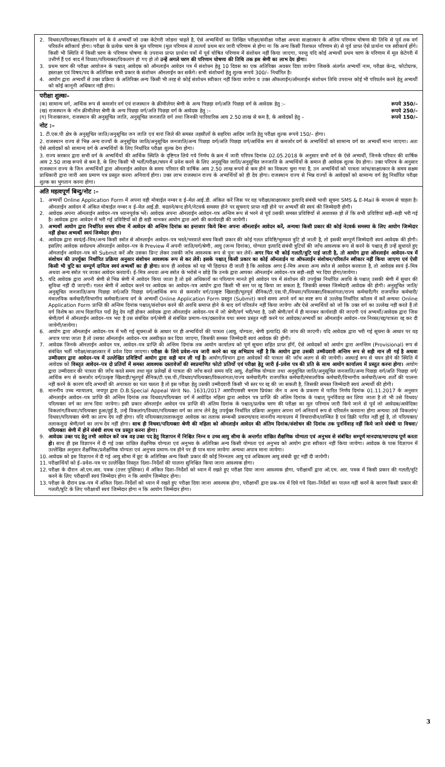2. विधवा/परित्यक्ता/विकलांग वर्ग के वे अभ्यर्थी जो उक्त केटेगरी जोडना चाहते है, ऐसे अभ्यर्थियों का लिखित परीक्षा/संवीक्षा परीक्षा अथवा साक्षात्कार के अंतिम परिणाम घोषणा की तिथि से पूर्व तक वर्ग परिवर्तन स्वीकार्य होगा। परीक्षा के प्रत्येक चरण के मूल परिणाम (मूल परिणाम से तात्पर्य प्रथम बार जारी परिणाम से होगा ना कि अन्य किसी रिशफल परिणाम से) से पूर्व प्राप्त ऐसे प्रार्थना पत्र स्वीकार्य होंगे। किसी भी स्थिति में किसी चरण के परिणाम घोषणा के उपरान्त प्राप्त प्रार्थना पत्रों में पूर्व घोषित परिणाम में संशोधन नहीं किया जाएगा, परन्तु यदि कोई अभ्यर्थी प्रथम चरण के परिणाम में मूल केटेगरी में उत्तीर्ण हैं एवं बाद में विधवा/परित्यक्ता/विकलांग हो गए हो तो उन्हें अगले चरण की परिणाम घोषणा की तिथि तक इस श्रेणी का लाभ देय होगा।
3. प्रथम चरण की परीक्षा आयोजन के पश्चात् आवेदक को ऑनलाईन आवेदन पत्र में संशोधन हेतु 10 दिवस का एक अतिरिक्त अवसर दिया जायेगा जिसके अंतर्गत अभ्यर्थी नाम, परीक्षा केन्द्र, फोटोग्राफ, हस्ताक्षर एवं विषय/पद के अतिरिक्त सभी प्रकार के संशोधन ऑनलाईन कर सकेंगे। सभी संशोधनों हेतु शुल्क रूपये 300/– निर्धारित है।
4. आयोग द्वारा अभ्यर्थी से उक्त प्रक्रिया के अतिरिक्त अन्य किसी भी तरह से कोई संशोधन स्वीकार नहीं किया जायेगा व उक्त ऑफलाईन/ऑनलाईन संशोधन तिथि उपरान्त कोई भी परिवर्तन करने हेतु अभ्यर्थी को कोई कानूनी अधिकार नहीं होगा।
परीक्षा शुल्कः–
(क) सामान्य वर्ग, आर्थिक रूप से कमजोर वर्ग एवं राजस्थान के क्रीमीलेयर श्रेणी के अन्य पिछड़ा वर्ग/अति पिछड़ा वर्ग के आवेदक हेतु :– रूपये 350/–
(ख) राजस्थान के नॉन क्रीमीलेयर श्रेणी के अन्य पिछड़ा वर्ग/अति पिछड़ा वर्ग के आवेदक हेतु :– रूपये 250/–
(ग) निःशक्तजन, राजस्थान की अनुसूचित जाति, अनुसूचित जनजाति वर्ग तथा जिनकी पारिवारिक आय 2.50 लाख से कम है, के आवेदकों हेतु – रूपये 150/–
नोट :–
1. टी.एस.पी क्षेत्र के अनुसूचित जाति/अनुसूचित जन जाति एवं बारां जिले की समस्त तहसीलों के सहरिया आदिम जाति हेतु परीक्षा शुल्क रूपये 150/– होगा।
2. राजस्थान राज्य से भिन्न अन्य राज्यों के अनुसूचित जाति/अनुसूचित जनजाति/अन्य पिछड़ा वर्ग/अति पिछड़ा वर्ग/आर्थिक रूप से कमजोर वर्ग के अभ्यर्थियों को सामान्य वर्ग का अभ्यर्थी माना जाएगा। अतः ऐसे आवेदकों को सामान्य वर्ग के अभ्यर्थियों के लिए निर्धारित परीक्षा शुल्क देना होगा।
3. राज्य सरकार द्वारा सभी वर्ग के अभ्यर्थियों की आर्थिक स्थिति के दृष्टिगत लिये गये निर्णय के क्रम में जारी परिपत्र दिनांक 02.05.2018 के अनुसार सभी वर्ग के ऐसे अभ्यर्थी, जिनके परिवार की वार्षिक आय 2.50 लाख रूपये से कम है, के लिए किसी भी भर्ती/परीक्षा/चयन में प्रवेश करने के लिए अनुसूचित जाति/अनुसूचित जनजाति के अभ्यर्थियों के समान ही आवेदक शुल्क देय होगा। उक्त परिपत्र के अनुसार राजस्थान राज्य के जिन अभ्यर्थियों द्वारा ऑनलाईन आवेदन के समय परिवार की वार्षिक आय 2.50 लाख रूपये से कम होने का विकल्प चुना गया है, उन अभ्यर्थियों को पात्रता जांच/साक्षात्कार के समय सक्षम प्राधिकारी द्वारा जारी आय प्रमाण पत्र प्रस्तुत करना अनिवार्य होगा। उक्त लाभ राजस्थान राज्य के अभ्यर्थियों को ही देय होगा। राजस्थान राज्य से भिन्न राज्यों के आवेदकों को सामान्य वर्ग हेतु निर्धारित परीक्षा शुल्क का भुगतान करना होगा।
अति महत्वपूर्ण बिन्दु/नोट :–
1. अभ्यर्थी Online Application Form में अपना वही मोबाईल नम्बर व ई–मेल आई.डी. अंकित करें जिस पर वह परीक्षा/साक्षात्कार इत्यादि संबंधी भावी सूचना SMS & E-Mail के माध्यम से चाहता है। ऑनलाईन आवेदन में अंकित मोबाईल नम्बर व ई–मेल आई.डी. बदलने/बन्द होने/नेटवर्क समस्या होने पर सूचनाएं प्राप्त नहीं होने पर अभ्यर्थी की स्वयं की जिम्मेदारी होगी।
2. आवेदक अपना ऑनलाईन आवेदन–पत्र ध्यानपूर्वक भरें। आवेदक अपना ऑनलाईन आवेदन–पत्र अन्तिम रूप से भरने से पूर्व उसकी समस्त प्रविष्टियों से आशवस्त हो लें कि सभी प्रविष्टियां सही–सही भरी गई है। आवेदक द्वारा आवेदन में भरी गई प्रविष्टियों को ही सही मानकर आयोग द्वारा आगे की कार्यवाही की जायेगी।
3. अभ्यर्थी आयोग द्वारा निर्धारित समय सीमा में आवेदन की अन्तिम दिनांक का इन्तजार किये बिना अपना ऑनलाईन आवेदन करें, अन्यथा किसी प्रकार की कोई नेटवर्क समस्या के लिए आयोग जिम्मेदार नहीं होकर अभ्यर्थी स्वयं जिम्मेदार होगा।
4. आवेदक द्वारा स्वयं/ई–मित्र/अन्य किसी स्त्रोत से ऑनलाईन आवेदन–पत्र भरते/भरवाते समय किसी प्रकार की कोई गलत प्रविष्टि/भूलवश त्रुटि हो जाती है, तो इसकी सम्पूर्ण जिम्मेदारी स्वयं आवेदक की होगी। इसलिए आवेदक सर्वप्रथम ऑनलाईन आवेदन–पत्र के Preview में अपनी जाति/वर्ग/श्रेणी, आयु (जन्म दिनांक), योग्यता इत्यादि संबंधी त्रुटियों की जाँच आवश्यक रूप से करने के पश्चात् ही उन्हें सुधारते हुए ऑनलाईन आवेदन–पत्र को Submit करें और उसका प्रिन्ट लेकर उसकी जाँच आवश्यक रूप से पुनः कर लेवें। अगर फिर भी कोई गलती/त्रुटि पाई जाती है, तो आयोग द्वारा ऑनलाईन आवेदन–पत्र में संशोधन की उपर्युक्त निर्धारित प्रक्रिया अनुसार संशोधन आवश्यक रूप से कर लेवें। इसके पश्चात् किसी प्रकार का कोई ऑनलाईन या ऑफलाईन संशोधन/परिवर्तन स्वीकार नहीं किया जाएगा एवं ऐसी किसी भी त्रुटि का सम्पूर्ण दायित्व स्वयं अभ्यर्थी का ही होगा। साथ ही आवेदक को यह भी हिदायत दी जाती है कि आवेदक अगर ई–मित्र अथवा अन्य स्त्रोत से आवेदन करवाता है, तो आवेदक स्वयं ई–मित्र अथवा अन्य स्त्रोत पर जाकर आवेदन करवायें। ई–मित्र अथवा अन्य स्त्रोत के भरोसे न छोड़े कि उनके द्वारा आपका ऑनलाईन आवेदन–पत्र सही–सही भर दिया होगा/जायेगा।
5. यदि आवेदक द्वारा अपनी श्रेणी से भिन्न श्रेणी में आवेदन किया जाता है तो इसे अधिकारों का परित्याग मानते हुये आवेदन पत्र में संशोधन की उपर्युक्त निर्धारित अवधि के पश्चात् उसकी श्रेणी में सुधार की सुविधा नहीं दी जाएगी। गलत श्रेणी में आवेदन करने पर आवेदक का आवेदन–पत्र आयोग द्वारा किसी भी स्तर पर रद्द किया जा सकता है, जिसकी समस्त जिम्मेदारी आवेदक की होगी। अनुसूचित जाति/अनुसूचित जनजाति/अन्य पिछड़ा वर्ग/अति पिछड़ा वर्ग/आर्थिक रूप से कमजोर वर्ग/उत्कृष्ट खिलाड़ी/भूतपूर्व सैनिक/टी.एस.पी./विधवा/परित्यक्ता/विकलांगता/राज्य कर्मचारी/गैर राजपत्रित कर्मचारी/मंत्रालयिक कर्मचारी/विभागीय कर्मचारी/अन्य वर्ग के अभ्यर्थी Online Application Form प्रस्तुत (Submit) करते समय अपने वर्ग का स्पष्ट रूप से उल्लेख निर्धारित कॉलम में करें अन्यथा Online Application Form प्राप्ति की अन्तिम दिनांक पश्चात्/संशोधन करने की अवधि समाप्त होने के बाद वर्ग परिवर्तन नहीं किया जायेगा और ऐसे अभ्यर्थियों को जो कि उक्त वर्ग का उल्लेख नहीं करते हैं तो वर्ग विशेष का लाभ विज्ञापित पदों हेतु देय नहीं होकर आवेदक द्वारा ऑनलाईन आवेदन–पत्र में जो श्रेणी/वर्ग भरी/भरा है, उसी श्रेणी/वर्ग में ही मानकर कार्यवाही की जाएगी एवं अभ्यर्थी/आवेदक द्वारा जिस श्रेणी/वर्ग में ऑनलाईन आवेदन–पत्र भरा है उस संबंधित वर्ग/श्रेणी से संबंधित प्रमाण–पत्र/दस्तावेज यथा समय प्रस्तुत नहीं करने पर आवेदक/अभ्यर्थी का ऑनलाईन आवेदन–पत्र निरस्त/रद्द/पात्रता रद्द कर दी जायेगी/जायेगा।
6. आयोग द्वारा ऑनलाईन आवेदन–पत्र में भरी गई सूचनाओं के आधार पर ही अभ्यर्थियों की पात्रता (आयु, योग्यता, श्रेणी इत्यादि) की जांच की जाएगी। यदि आवेदक द्वारा भरी गई सूचना के आधार पर वह अपात्र पाया जाता है तो उसका ऑनलाईन आवेदन–पत्र अस्वीकृत कर दिया जाएगा, जिसकी समस्त जिम्मेदारी स्वयं आवेदक की होगी।
7. आवेदक जिनके ऑनलाईन आवेदन पत्र, आवेदन–पत्र प्राप्ति की अन्तिम दिनांक तक आयोग कार्यालय को पूर्ण सूचना सहित प्राप्त होंगें, ऐसे आवेदकों को आयोग द्वारा अनन्तिम (Provisional) रूप से संबंधित भर्ती परीक्षा/साक्षात्कार में प्रवेश दिया जाएगा। परीक्षा के लिये प्रवेश–पत्र जारी करने का यह अभिप्राय नहीं है कि आयोग द्वारा उसकी उम्मीदवारी अन्तिम रूप से सही मान ली गई है अथवा उम्मीदवार द्वारा आवेदन–पत्र में उल्लेखित प्रविष्टियाँ आयोग द्वारा सही मान ली गई है। आयोग/विभाग द्वारा आवेदकों की पात्रता की जाँच अलग से की जायेगी। अस्थाई रूप से चयन होने की स्थिति में आवेदक को विस्तृत आवेदन–पत्र दो प्रतियों में समस्त आवश्यक दस्तावेजों की स्वप्रमाणित फोटो प्रतियों एवं परीक्षा हेतु जारी ई–प्रवेश पत्र की प्रति के साथ आयोग कार्यालय में प्रस्तुत करना होगा। आयोग द्वारा उम्मीदवार की पात्रता की जाँच करते समय तथा मूल प्रलेखों से पात्रता की जाँच करते समय यदि आयु, शैक्षणिक योग्यता तथा अनुसूचित जाति/अनुसूचित जनजाति/अन्य पिछड़ा वर्ग/अति पिछड़ा वर्ग/आर्थिक रूप से कमजोर वर्ग/उत्कृष्ट खिलाड़ी/भूतपूर्व सैनिक/टी.एस.पी./विधवा/परित्यक्ता/विकलांगता/राज्य कर्मचारी/गैर राजपत्रित कर्मचारी/मंत्रालयिक कर्मचारी/विभागीय कर्मचारी/अन्य शर्तों की पालना नहीं करने के कारण यदि अभ्यर्थी की अपात्रता का पता चलता है तो इस परीक्षा हेतु उसकी उम्मीदवारी किसी भी स्तर पर रद्द की जा सकती है, जिसकी समस्त जिम्मेदारी स्वयं अभ्यर्थी की होगी।
8. माननीय उच्च न्यायालय, जयपुर द्वारा D.B.Special Appeal Writ No. 1631/2017 आरपीएससी बनाम प्रियंका जैन व अन्य के प्रकरण में पारित निर्णय दिनांक 01.11.2017 के अनुसार ऑनलाईन आवेदन–पत्र प्राप्ति की अन्तिम दिनांक तक विधवा/परित्यक्ता वर्ग में आवेदित महिला द्वारा आवेदन पत्र प्राप्ति की अंतिम दिनांक के पश्चात् पुनर्विवाह कर लिया जाता है तो भी उसे विधवा/परित्यक्ता वर्ग का लाभ दिया जायेगा। इसी प्रकार ऑनलाईन आवेदन पत्र प्राप्ति की अंतिम दिनांक के पश्चात्/प्रत्येक चरण की परीक्षा का मूल परिणाम जारी किये जाने से पूर्व जो आवेदक/आवेदिका विकलांग/विधवा/परित्यक्ता हुआ/हुई है, उन्हें विकलांग/विधवा/परित्यक्ता वर्ग का लाभ लेने हेतु उपर्युक्त निर्धारित प्रक्रिया अनुसार अपना वर्ग अनिवार्य रूप से परिवर्तन करवाना होगा अन्यथा उसे विकलांग/विधवा/परित्यक्ता श्रेणी का लाभ देय नहीं होगा। यदि परित्यक्ता/तलाकशुदा आवेदक का तलाक सम्बन्धी प्रकरण/वाद माननीय न्यायालय में विचाराधीन/लम्बित है एवं डिक्री पारित नहीं हुई है, तो परित्यक्ता/तलाकशुदा श्रेणी/वर्ग का लाभ देय नहीं होगा। साथ ही विधवा/परित्यक्ता श्रेणी की महिला को ऑनलाईन आवेदन की अंतिम दिनांक/संशोधन की दिनांक तक पुनर्विवाह नहीं किये जाने संबंधी या विधवा/परित्यक्ता श्रेणी में होने संबंधी शपथ पत्र प्रस्तुत करना होगा।
9. आवेदक उक्त पद हेतु तभी आवेदन करें जब वह उक्त पद हेतु विज्ञापन में निश्चित निम्न व उच्च आयु सीमा के अन्तर्गत वांछित शैक्षणिक योग्यता एवं अनुभव से संबंधित सम्पूर्ण मानदण्ड/मापदण्ड पूर्ण करता हो। साथ ही इस विज्ञापन में दी गई उक्त वांछित शैक्षणिक योग्यता एवं अनुभव के अतिरिक्त अन्य किसी योग्यता एवं अनुभव को आयोग द्वारा स्वीकार नहीं किया जायेगा। आवेदक के पास विज्ञापन में उल्लेखित अनुसार शैक्षणिक/प्रशैक्षणिक योग्यता एवं अनुभव प्रमाण–पत्र होने पर ही पात्र माना जायेगा अन्यथा अपात्र माना जायेगा।
10. आवेदक को इस विज्ञापन में दी गई आयु सीमा में छूट के अतिरिक्त अन्य किसी प्रकार की कोई निम्नतम आयु एवं अधिकतम आयु संबंधी छूट नहीं दी जायेगी।
11. परीक्षार्थियों को ई–प्रवेश–पत्र पर उल्लेखित विस्तृत दिशा–निर्देशों की पालना सुनिश्चित किया जाना आवश्यक होगा।
12. परीक्षा के दौरान ओ.एम.आर. पत्रक (उत्तर पुस्तिका) में अंकित दिशा–निर्देशों को ध्यान में रखते हुए परीक्षा दिया जाना आवश्यक होगा, परीक्षार्थी द्वारा ओ.एम. आर. पत्रक में किसी प्रकार की गलती/त्रुटि करने के लिए परीक्षार्थी स्वयं जिम्मेदार होगा न कि आयोग जिम्मेदार होगा।
13. परीक्षा के दौरान प्रश्न–पत्र में अंकित दिशा–निर्देशों को ध्यान में रखते हुए परीक्षा दिया जाना आवश्यक होगा, परीक्षार्थी द्वारा प्रश्न–पत्र में दिये गये दिशा–निर्देशों का पालन नहीं करनें के कारण किसी प्रकार की गलती/त्रुटि के लिए परीक्षार्थी स्वयं जिम्मेदार होगा न कि आयोग जिम्मेदार होगा।
3